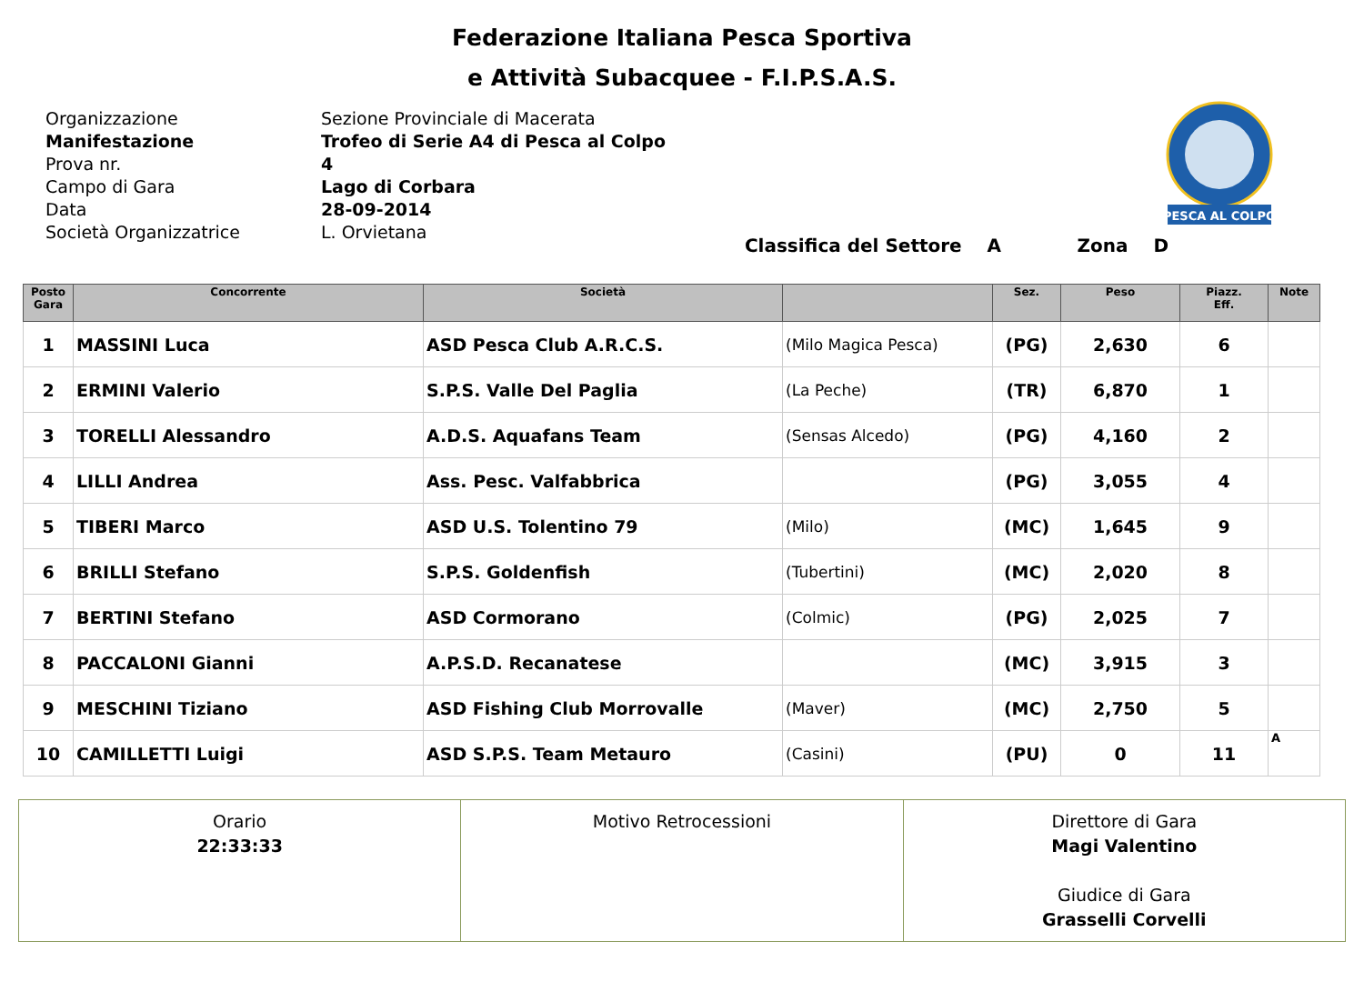Federazione Italiana Pesca Sportiva
e Attività Subacquee - F.I.P.S.A.S.
| Organizzazione | Sezione Provinciale di Macerata |
| Manifestazione | Trofeo di Serie A4 di Pesca al Colpo |
| Prova nr. | 4 |
| Campo di Gara | Lago di Corbara |
| Data | 28-09-2014 |
| Società Organizzatrice | L. Orvietana |
PESCA AL COLPO
Classifica del Settore A Zona D
| Posto Gara | Concorrente | Società | | Sez. | Peso | Piazz. Eff. | Note |
| --- | --- | --- | --- | --- | --- | --- | --- |
| 1 | MASSINI Luca | ASD Pesca Club A.R.C.S. | (Milo Magica Pesca) | (PG) | 2,630 | 6 | |
| 2 | ERMINI Valerio | S.P.S. Valle Del Paglia | (La Peche) | (TR) | 6,870 | 1 | |
| 3 | TORELLI Alessandro | A.D.S. Aquafans Team | (Sensas Alcedo) | (PG) | 4,160 | 2 | |
| 4 | LILLI Andrea | Ass. Pesc. Valfabbrica | | (PG) | 3,055 | 4 | |
| 5 | TIBERI Marco | ASD U.S. Tolentino 79 | (Milo) | (MC) | 1,645 | 9 | |
| 6 | BRILLI Stefano | S.P.S. Goldenfish | (Tubertini) | (MC) | 2,020 | 8 | |
| 7 | BERTINI Stefano | ASD Cormorano | (Colmic) | (PG) | 2,025 | 7 | |
| 8 | PACCALONI Gianni | A.P.S.D. Recanatese | | (MC) | 3,915 | 3 | |
| 9 | MESCHINI Tiziano | ASD Fishing Club Morrovalle | (Maver) | (MC) | 2,750 | 5 | |
| 10 | CAMILLETTI Luigi | ASD S.P.S. Team Metauro | (Casini) | (PU) | 0 | 11 | A |
Orario
22:33:33
Motivo Retrocessioni Direttore di Gara
Magi Valentino
Giudice di Gara
Grasselli Corvelli